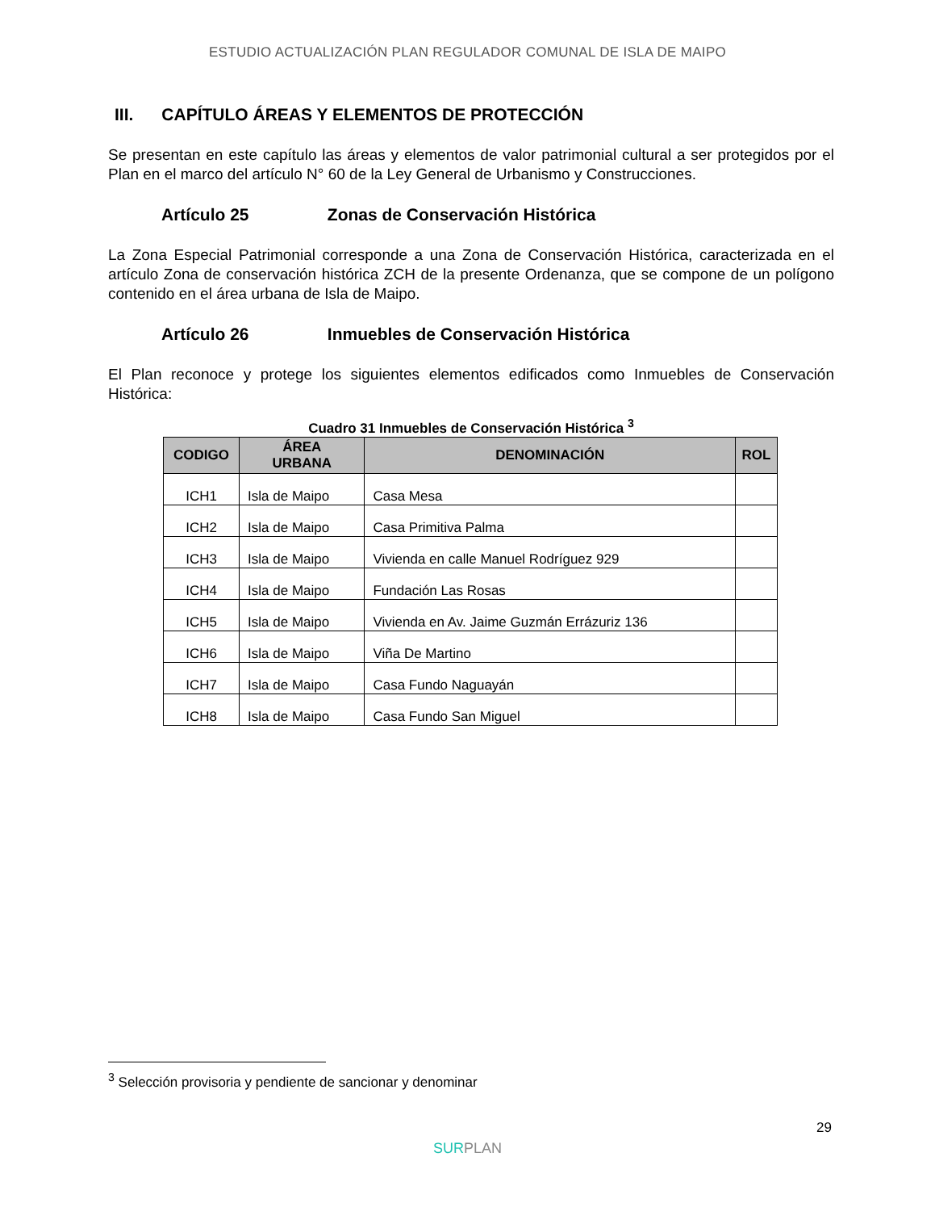ESTUDIO ACTUALIZACIÓN PLAN REGULADOR COMUNAL DE ISLA DE MAIPO
III. CAPÍTULO ÁREAS Y ELEMENTOS DE PROTECCIÓN
Se presentan en este capítulo las áreas y elementos de valor patrimonial cultural a ser protegidos por el Plan en el marco del artículo N° 60 de la Ley General de Urbanismo y Construcciones.
Artículo 25 Zonas de Conservación Histórica
La Zona Especial Patrimonial corresponde a una Zona de Conservación Histórica, caracterizada en el artículo Zona de conservación histórica ZCH de la presente Ordenanza, que se compone de un polígono contenido en el área urbana de Isla de Maipo.
Artículo 26 Inmuebles de Conservación Histórica
El Plan reconoce y protege los siguientes elementos edificados como Inmuebles de Conservación Histórica:
Cuadro 31 Inmuebles de Conservación Histórica <sup>3</sup>
| CODIGO | ÁREA URBANA | DENOMINACIÓN | ROL |
| --- | --- | --- | --- |
| ICH1 | Isla de Maipo | Casa Mesa | |
| ICH2 | Isla de Maipo | Casa Primitiva Palma | |
| ICH3 | Isla de Maipo | Vivienda en calle Manuel Rodríguez 929 | |
| ICH4 | Isla de Maipo | Fundación Las Rosas | |
| ICH5 | Isla de Maipo | Vivienda en Av. Jaime Guzmán Errázuriz 136 | |
| ICH6 | Isla de Maipo | Viña De Martino | |
| ICH7 | Isla de Maipo | Casa Fundo Naguayán | |
| ICH8 | Isla de Maipo | Casa Fundo San Miguel | |
<sup>3</sup> Selección provisoria y pendiente de sancionar y denominar
29
SURPLAN